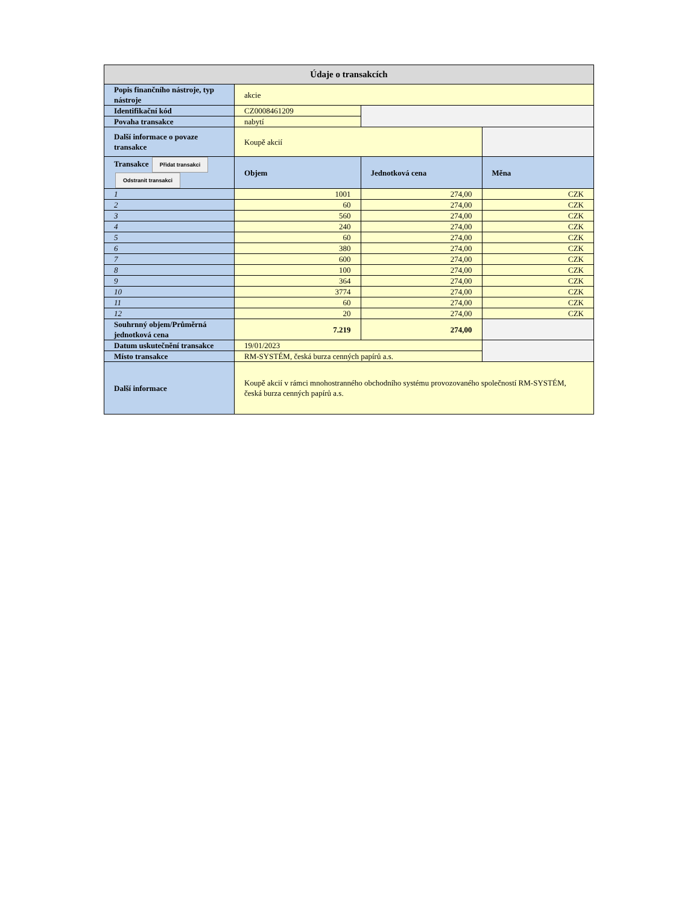| Údaje o transakcích | | | |
| Popis finančního nástroje, typ nástroje | akcie | | |
| Identifikační kód | CZ0008461209 | | |
| Povaha transakce | nabytí | | |
| Další informace o povaze transakce | Koupě akcií | | |
| Transakce Přidat transakci Odstranit transakci | Objem | Jednotková cena | Měna |
| 1 | 1001 | 274,00 | CZK |
| 2 | 60 | 274,00 | CZK |
| 3 | 560 | 274,00 | CZK |
| 4 | 240 | 274,00 | CZK |
| 5 | 60 | 274,00 | CZK |
| 6 | 380 | 274,00 | CZK |
| 7 | 600 | 274,00 | CZK |
| 8 | 100 | 274,00 | CZK |
| 9 | 364 | 274,00 | CZK |
| 10 | 3774 | 274,00 | CZK |
| 11 | 60 | 274,00 | CZK |
| 12 | 20 | 274,00 | CZK |
| Souhrnný objem/Průměrná jednotková cena | 7.219 | 274,00 | |
| Datum uskutečnění transakce | 19/01/2023 | | |
| Místo transakce | RM-SYSTÉM, česká burza cenných papírů a.s. | | |
| Další informace | Koupě akcií v rámci mnohostranného obchodního systému provozovaného společností RM-SYSTÉM, česká burza cenných papírů a.s. | | |